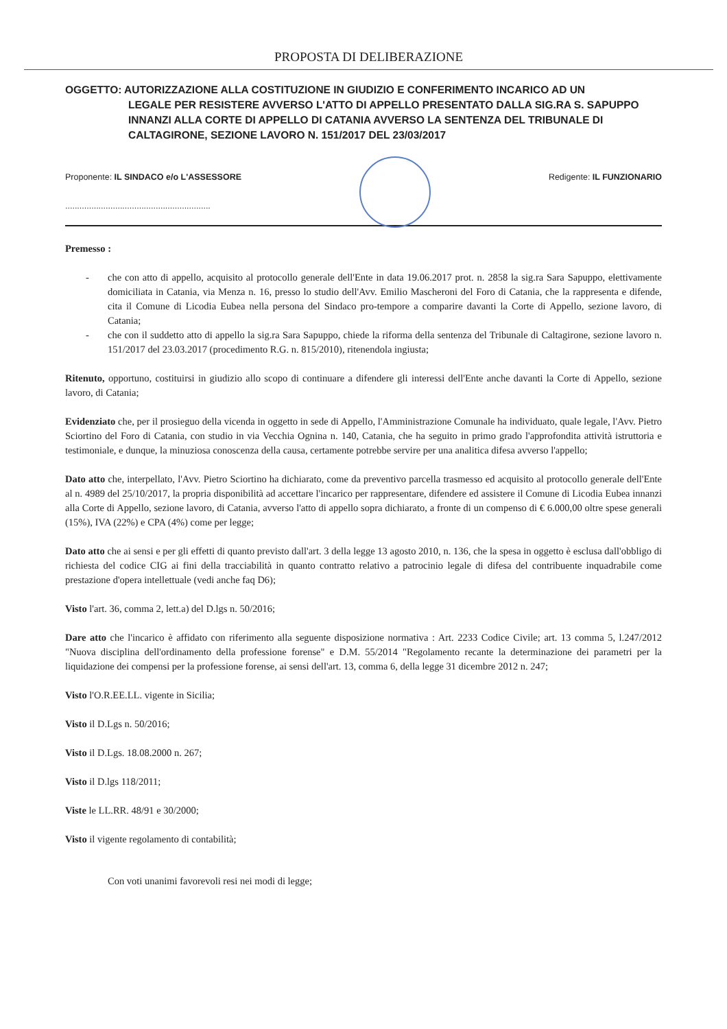PROPOSTA DI DELIBERAZIONE
OGGETTO: AUTORIZZAZIONE ALLA COSTITUZIONE IN GIUDIZIO E CONFERIMENTO INCARICO AD UN
LEGALE PER RESISTERE AVVERSO L'ATTO DI APPELLO PRESENTATO DALLA SIG.RA S. SAPUPPO INNANZI ALLA CORTE DI APPELLO DI CATANIA AVVERSO LA SENTENZA DEL TRIBUNALE DI CALTAGIRONE, SEZIONE LAVORO N. 151/2017 DEL 23/03/2017
Proponente: IL SINDACO e/o L'ASSESSORE
.............................................................
Redigente: IL FUNZIONARIO
Premesso :
- che con atto di appello, acquisito al protocollo generale dell'Ente in data 19.06.2017 prot. n. 2858 la sig.ra Sara Sapuppo, elettivamente domiciliata in Catania, via Menza n. 16, presso lo studio dell'Avv. Emilio Mascheroni del Foro di Catania, che la rappresenta e difende, cita il Comune di Licodia Eubea nella persona del Sindaco pro-tempore a comparire davanti la Corte di Appello, sezione lavoro, di Catania;
- che con il suddetto atto di appello la sig.ra Sara Sapuppo, chiede la riforma della sentenza del Tribunale di Caltagirone, sezione lavoro n. 151/2017 del 23.03.2017 (procedimento R.G. n. 815/2010), ritenendola ingiusta;
Ritenuto, opportuno, costituirsi in giudizio allo scopo di continuare a difendere gli interessi dell'Ente anche davanti la Corte di Appello, sezione lavoro, di Catania;
Evidenziato che, per il prosieguo della vicenda in oggetto in sede di Appello, l'Amministrazione Comunale ha individuato, quale legale, l'Avv. Pietro Sciortino del Foro di Catania, con studio in via Vecchia Ognina n. 140, Catania, che ha seguito in primo grado l'approfondita attività istruttoria e testimoniale, e dunque, la minuziosa conoscenza della causa, certamente potrebbe servire per una analitica difesa avverso l'appello;
Dato atto che, interpellato, l'Avv. Pietro Sciortino ha dichiarato, come da preventivo parcella trasmesso ed acquisito al protocollo generale dell'Ente al n. 4989 del 25/10/2017, la propria disponibilità ad accettare l'incarico per rappresentare, difendere ed assistere il Comune di Licodia Eubea innanzi alla Corte di Appello, sezione lavoro, di Catania, avverso l'atto di appello sopra dichiarato, a fronte di un compenso di € 6.000,00 oltre spese generali (15%), IVA (22%) e CPA (4%) come per legge;
Dato atto che ai sensi e per gli effetti di quanto previsto dall'art. 3 della legge 13 agosto 2010, n. 136, che la spesa in oggetto è esclusa dall'obbligo di richiesta del codice CIG ai fini della tracciabilità in quanto contratto relativo a patrocinio legale di difesa del contribuente inquadrabile come prestazione d'opera intellettuale (vedi anche faq D6);
Visto l'art. 36, comma 2, lett.a) del D.lgs n. 50/2016;
Dare atto che l'incarico è affidato con riferimento alla seguente disposizione normativa : Art. 2233 Codice Civile; art. 13 comma 5, l.247/2012 "Nuova disciplina dell'ordinamento della professione forense" e D.M. 55/2014 "Regolamento recante la determinazione dei parametri per la liquidazione dei compensi per la professione forense, ai sensi dell'art. 13, comma 6, della legge 31 dicembre 2012 n. 247;
Visto l'O.R.EE.LL. vigente in Sicilia;
Visto il D.Lgs n. 50/2016;
Visto il D.Lgs. 18.08.2000 n. 267;
Visto il D.lgs 118/2011;
Viste le LL.RR. 48/91 e 30/2000;
Visto il vigente regolamento di contabilità;
Con voti unanimi favorevoli resi nei modi di legge;